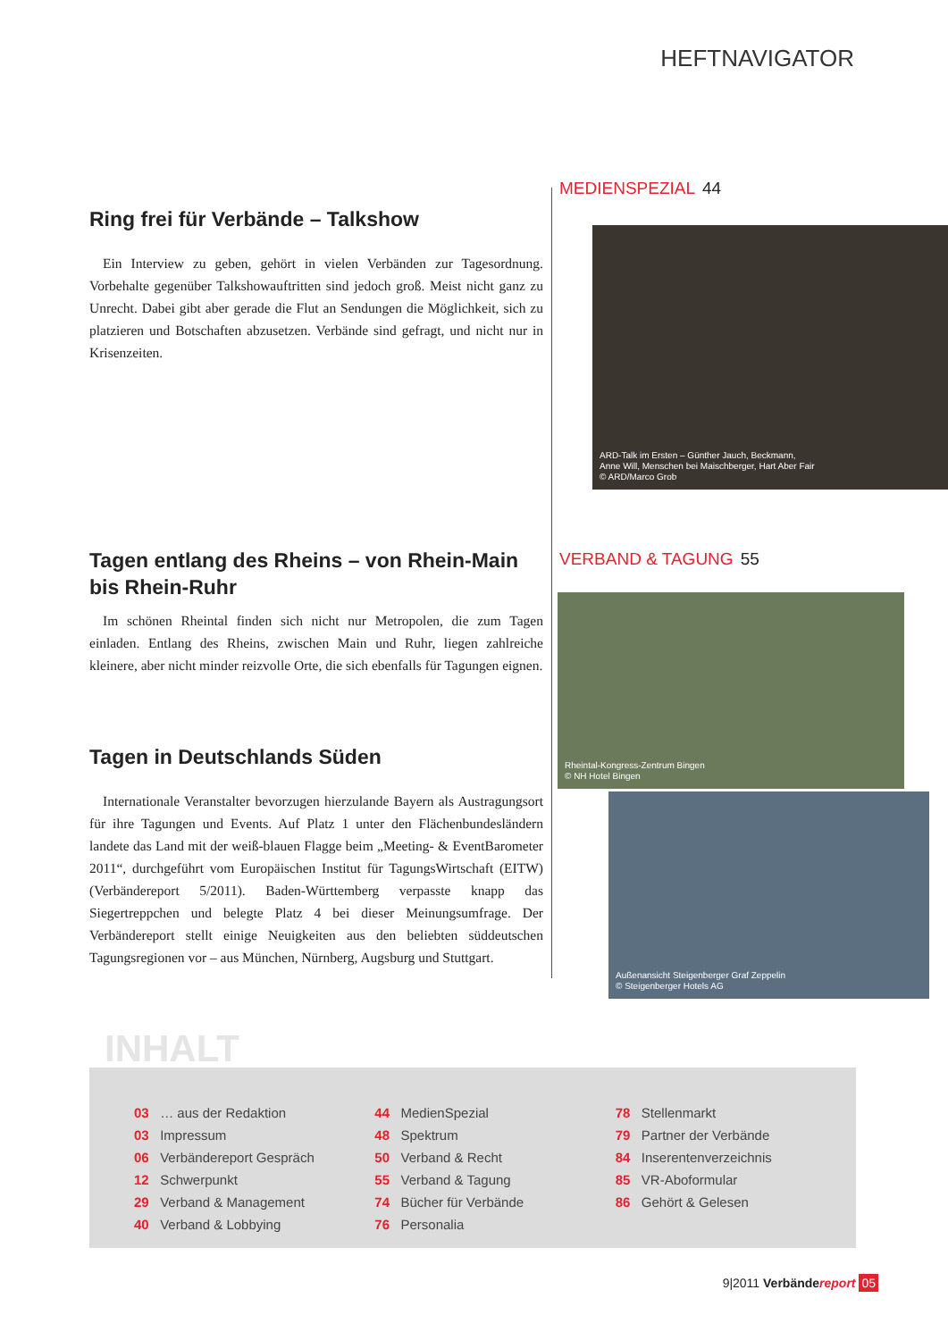HEFTNAVIGATOR
Ring frei für Verbände – Talkshow
Ein Interview zu geben, gehört in vielen Verbänden zur Tagesordnung. Vorbehalte gegenüber Talkshowauftritten sind jedoch groß. Meist nicht ganz zu Unrecht. Dabei gibt aber gerade die Flut an Sendungen die Möglichkeit, sich zu platzieren und Botschaften abzusetzen. Verbände sind gefragt, und nicht nur in Krisenzeiten.
Tagen entlang des Rheins – von Rhein-Main bis Rhein-Ruhr
Im schönen Rheintal finden sich nicht nur Metropolen, die zum Tagen einladen. Entlang des Rheins, zwischen Main und Ruhr, liegen zahlreiche kleinere, aber nicht minder reizvolle Orte, die sich ebenfalls für Tagungen eignen.
Tagen in Deutschlands Süden
Internationale Veranstalter bevorzugen hierzulande Bayern als Austragungsort für ihre Tagungen und Events. Auf Platz 1 unter den Flächenbundesländern landete das Land mit der weiß-blauen Flagge beim „Meeting- & EventBarometer 2011“, durchgeführt vom Europäischen Institut für TagungsWirtschaft (EITW) (Verbändereport 5/2011). Baden-Württemberg verpasste knapp das Siegertreppchen und belegte Platz 4 bei dieser Meinungsumfrage. Der Verbändereport stellt einige Neuigkeiten aus den beliebten süddeutschen Tagungsregionen vor – aus München, Nürnberg, Augsburg und Stuttgart.
MEDIENSPEZIAL 44
ARD-Talk im Ersten – Günther Jauch, Beckmann,
Anne Will, Menschen bei Maischberger, Hart Aber Fair
© ARD/Marco Grob
VERBAND & TAGUNG 55
Rheintal-Kongress-Zentrum Bingen
© NH Hotel Bingen
Außenansicht Steigenberger Graf Zeppelin
© Steigenberger Hotels AG
INHALT
03 … aus der Redaktion
03 Impressum
06 Verbändereport Gespräch
12 Schwerpunkt
29 Verband & Management
40 Verband & Lobbying
44 MedienSpezial
48 Spektrum
50 Verband & Recht
55 Verband & Tagung
74 Bücher für Verbände
76 Personalia
78 Stellenmarkt
79 Partner der Verbände
84 Inserentenverzeichnis
85 VR-Aboformular
86 Gehört & Gelesen
9|2011 Verbändereport 05